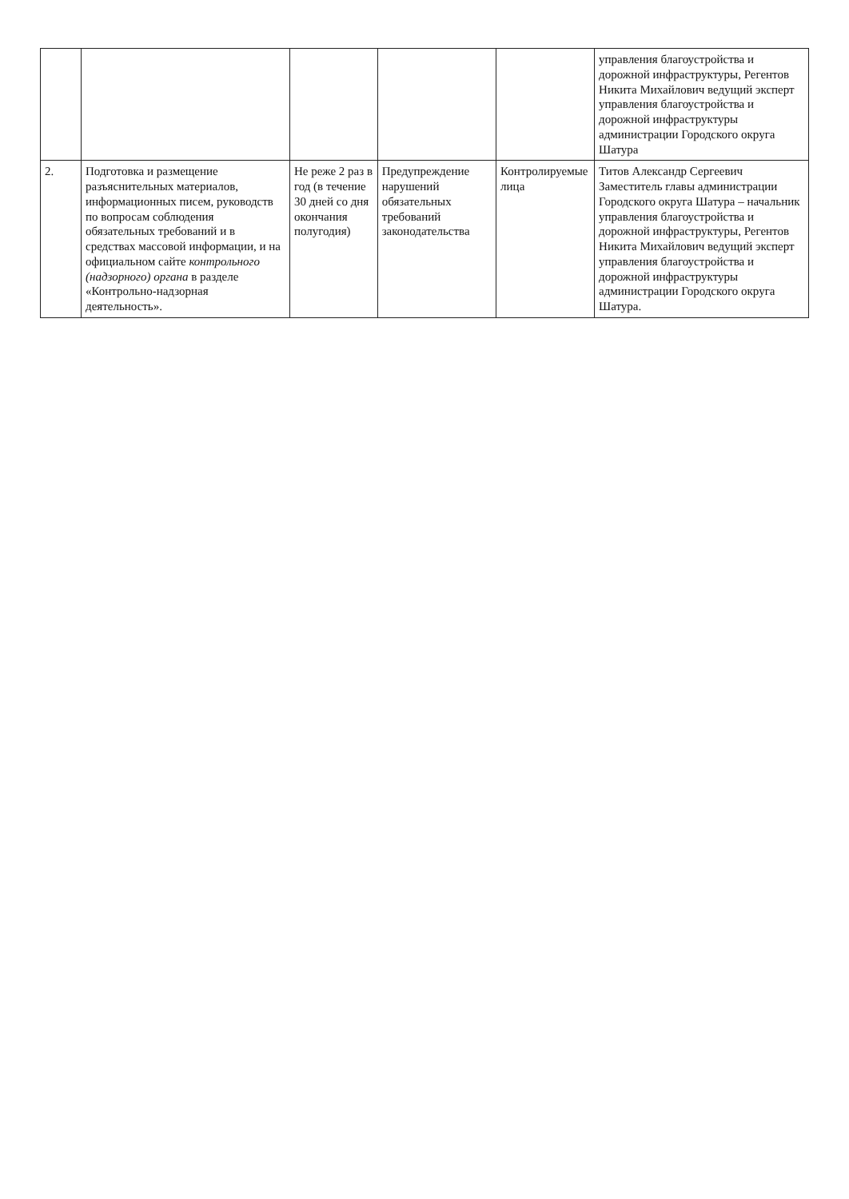| | | | | | управления благоустройства и дорожной инфраструктуры, Регентов Никита Михайлович ведущий эксперт управления благоустройства и дорожной инфраструктуры администрации Городского округа Шатура |
| 2. | Подготовка и размещение разъяснительных материалов, информационных писем, руководств по вопросам соблюдения обязательных требований и в средствах массовой информации, и на официальном сайте контрольного (надзорного) органа в разделе «Контрольно-надзорная деятельность». | Не реже 2 раз в год (в течение 30 дней со дня окончания полугодия) | Предупреждение нарушений обязательных требований законодательства | Контролируемые лица | Титов Александр Сергеевич Заместитель главы администрации Городского округа Шатура – начальник управления благоустройства и дорожной инфраструктуры, Регентов Никита Михайлович ведущий эксперт управления благоустройства и дорожной инфраструктуры администрации Городского округа Шатура. |